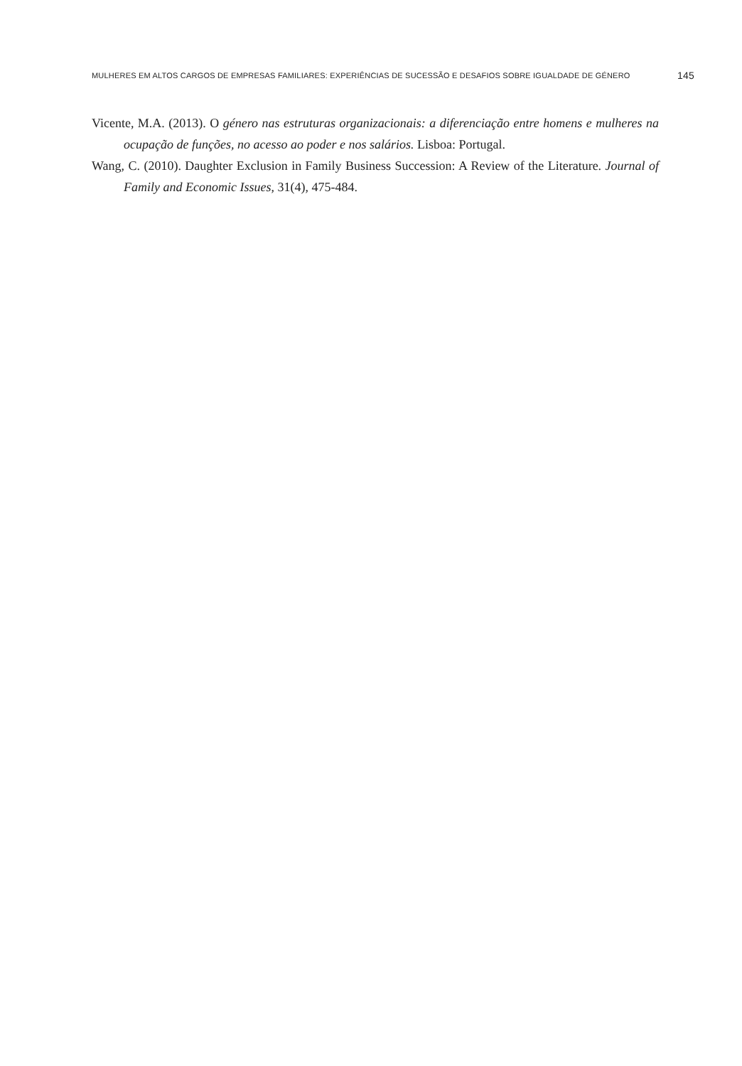MULHERES EM ALTOS CARGOS DE EMPRESAS FAMILIARES: EXPERIÊNCIAS DE SUCESSÃO E DESAFIOS SOBRE IGUALDADE DE GÉNERO 145
Vicente, M.A. (2013). O género nas estruturas organizacionais: a diferenciação entre homens e mulheres na ocupação de funções, no acesso ao poder e nos salários. Lisboa: Portugal.
Wang, C. (2010). Daughter Exclusion in Family Business Succession: A Review of the Literature. Journal of Family and Economic Issues, 31(4), 475-484.